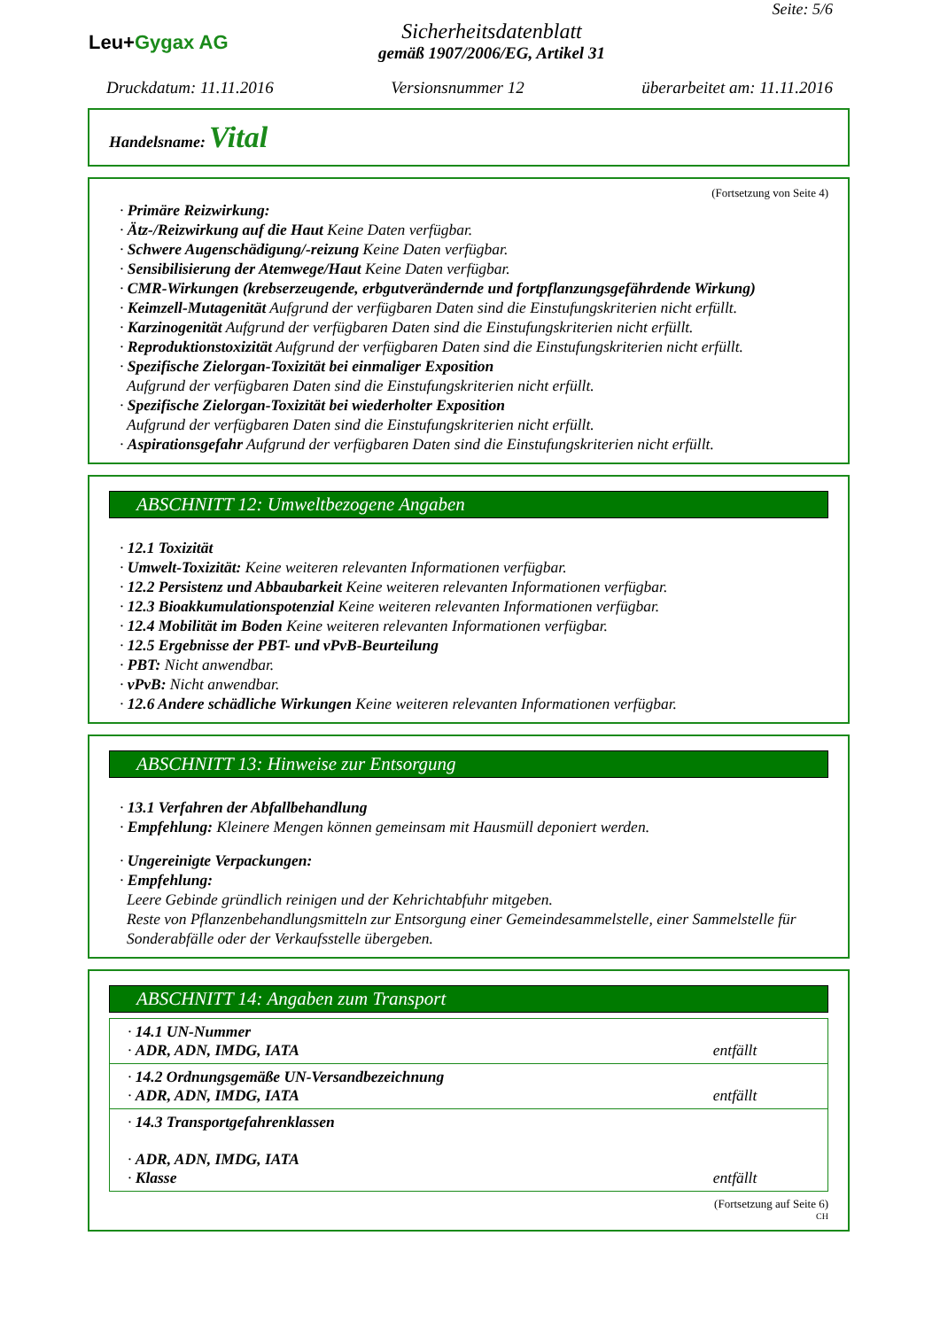Leu+Gygax AG
Sicherheitsdatenblatt
gemäß 1907/2006/EG, Artikel 31
Seite: 5/6
Druckdatum: 11.11.2016 Versionsnummer 12 überarbeitet am: 11.11.2016
Handelsname: Vital
(Fortsetzung von Seite 4)
· Primäre Reizwirkung:
· Ätz-/Reizwirkung auf die Haut Keine Daten verfügbar.
· Schwere Augenschädigung/-reizung Keine Daten verfügbar.
· Sensibilisierung der Atemwege/Haut Keine Daten verfügbar.
· CMR-Wirkungen (krebserzeugende, erbgutverändernde und fortpflanzungsgefährdende Wirkung)
· Keimzell-Mutagenität Aufgrund der verfügbaren Daten sind die Einstufungskriterien nicht erfüllt.
· Karzinogenität Aufgrund der verfügbaren Daten sind die Einstufungskriterien nicht erfüllt.
· Reproduktionstoxizität Aufgrund der verfügbaren Daten sind die Einstufungskriterien nicht erfüllt.
· Spezifische Zielorgan-Toxizität bei einmaliger Exposition
Aufgrund der verfügbaren Daten sind die Einstufungskriterien nicht erfüllt.
· Spezifische Zielorgan-Toxizität bei wiederholter Exposition
Aufgrund der verfügbaren Daten sind die Einstufungskriterien nicht erfüllt.
· Aspirationsgefahr Aufgrund der verfügbaren Daten sind die Einstufungskriterien nicht erfüllt.
ABSCHNITT 12: Umweltbezogene Angaben
· 12.1 Toxizität
· Umwelt-Toxizität: Keine weiteren relevanten Informationen verfügbar.
· 12.2 Persistenz und Abbaubarkeit Keine weiteren relevanten Informationen verfügbar.
· 12.3 Bioakkumulationspotenzial Keine weiteren relevanten Informationen verfügbar.
· 12.4 Mobilität im Boden Keine weiteren relevanten Informationen verfügbar.
· 12.5 Ergebnisse der PBT- und vPvB-Beurteilung
· PBT: Nicht anwendbar.
· vPvB: Nicht anwendbar.
· 12.6 Andere schädliche Wirkungen Keine weiteren relevanten Informationen verfügbar.
ABSCHNITT 13: Hinweise zur Entsorgung
· 13.1 Verfahren der Abfallbehandlung
· Empfehlung: Kleinere Mengen können gemeinsam mit Hausmüll deponiert werden.
· Ungereinigte Verpackungen:
· Empfehlung:
Leere Gebinde gründlich reinigen und der Kehrichtabfuhr mitgeben.
Reste von Pflanzenbehandlungsmitteln zur Entsorgung einer Gemeindesammelstelle, einer Sammelstelle für Sonderabfälle oder der Verkaufsstelle übergeben.
ABSCHNITT 14: Angaben zum Transport
| · 14.1 UN-Nummer · ADR, ADN, IMDG, IATA | entfällt |
| · 14.2 Ordnungsgemäße UN-Versandbezeichnung · ADR, ADN, IMDG, IATA | entfällt |
| · 14.3 Transportgefahrenklassen · ADR, ADN, IMDG, IATA · Klasse | entfällt |
(Fortsetzung auf Seite 6)
CH